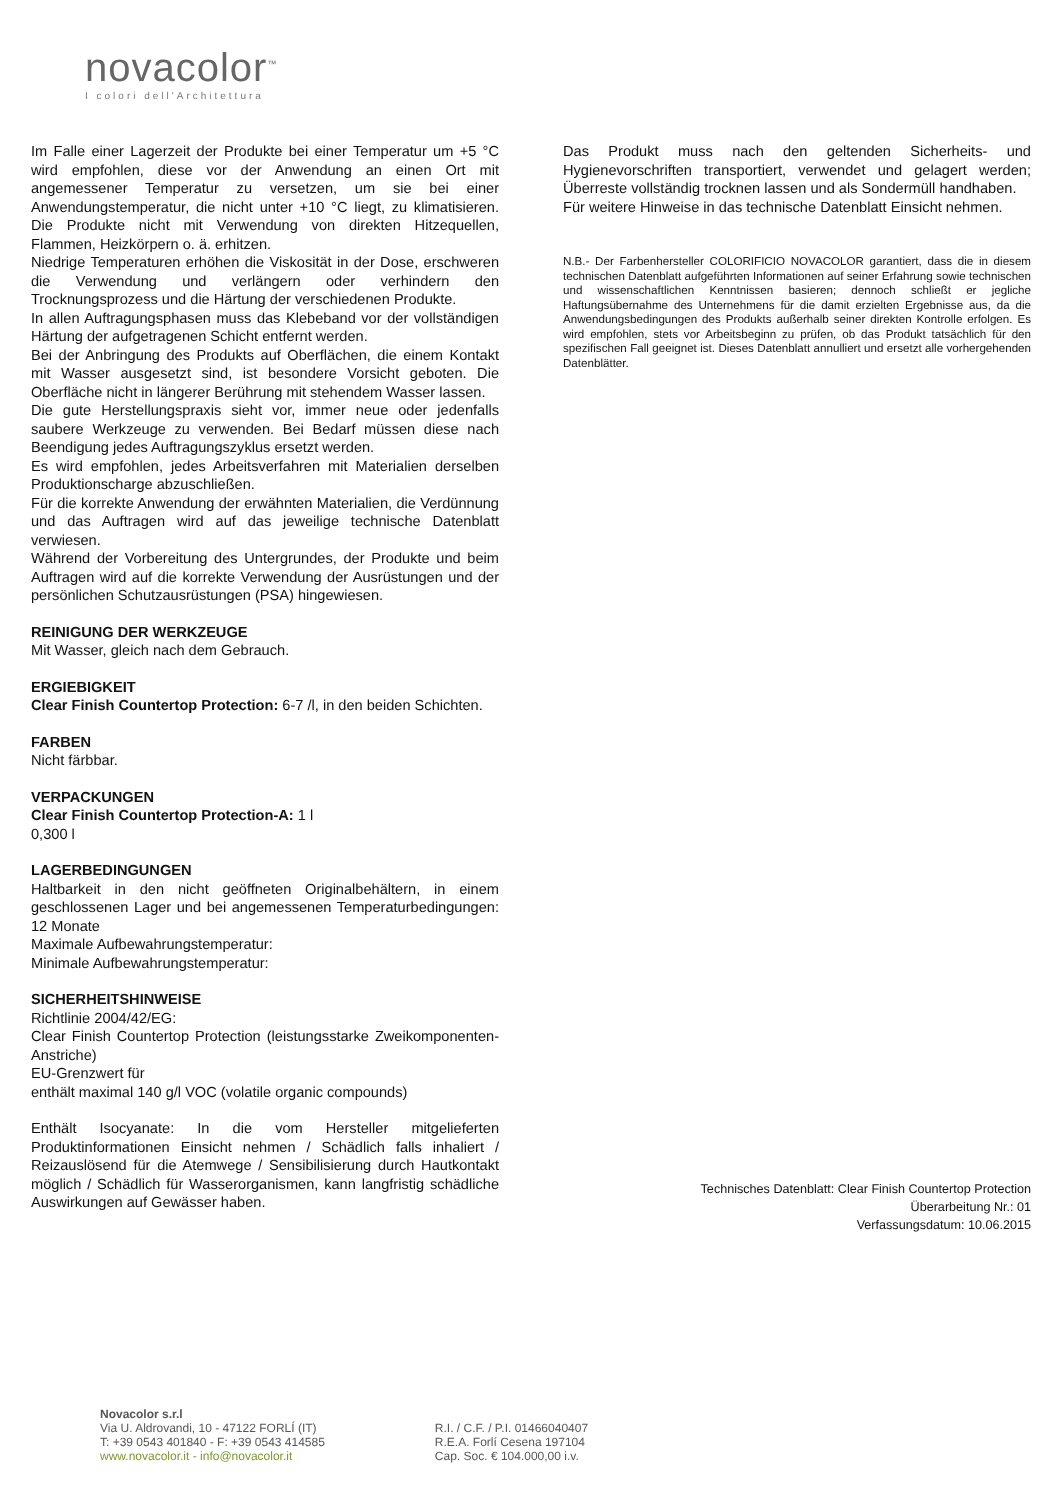novacolor<sup>™</sup>
I colori dell'Architettura
Im Falle einer Lagerzeit der Produkte bei einer Temperatur um +5 °C wird empfohlen, diese vor der Anwendung an einen Ort mit angemessener Temperatur zu versetzen, um sie bei einer Anwendungstemperatur, die nicht unter +10 °C liegt, zu klimatisieren. Die Produkte nicht mit Verwendung von direkten Hitzequellen, Flammen, Heizkörpern o. ä. erhitzen.
Niedrige Temperaturen erhöhen die Viskosität in der Dose, erschweren die Verwendung und verlängern oder verhindern den Trocknungsprozess und die Härtung der verschiedenen Produkte.
In allen Auftragungsphasen muss das Klebeband vor der vollständigen Härtung der aufgetragenen Schicht entfernt werden.
Bei der Anbringung des Produkts auf Oberflächen, die einem Kontakt mit Wasser ausgesetzt sind, ist besondere Vorsicht geboten. Die Oberfläche nicht in längerer Berührung mit stehendem Wasser lassen.
Die gute Herstellungspraxis sieht vor, immer neue oder jedenfalls saubere Werkzeuge zu verwenden. Bei Bedarf müssen diese nach Beendigung jedes Auftragungszyklus ersetzt werden.
Es wird empfohlen, jedes Arbeitsverfahren mit Materialien derselben Produktionscharge abzuschließen.
Für die korrekte Anwendung der erwähnten Materialien, die Verdünnung und das Auftragen wird auf das jeweilige technische Datenblatt verwiesen.
Während der Vorbereitung des Untergrundes, der Produkte und beim Auftragen wird auf die korrekte Verwendung der Ausrüstungen und der persönlichen Schutzausrüstungen (PSA) hingewiesen.
REINIGUNG DER WERKZEUGE
Mit Wasser, gleich nach dem Gebrauch.
ERGIEBIGKEIT
Clear Finish Countertop Protection: 6-7 /l, in den beiden Schichten.
FARBEN
Nicht färbbar.
VERPACKUNGEN
Clear Finish Countertop Protection-A: 1 l
0,300 l
LAGERBEDINGUNGEN
Haltbarkeit in den nicht geöffneten Originalbehältern, in einem geschlossenen Lager und bei angemessenen Temperaturbedingungen: 12 Monate
Maximale Aufbewahrungstemperatur:
Minimale Aufbewahrungstemperatur:
SICHERHEITSHINWEISE
Richtlinie 2004/42/EG:
Clear Finish Countertop Protection (leistungsstarke Zweikomponenten-Anstriche)
EU-Grenzwert für
enthält maximal 140 g/l VOC (volatile organic compounds)
Enthält Isocyanate: In die vom Hersteller mitgelieferten Produktinformationen Einsicht nehmen / Schädlich falls inhaliert / Reizauslösend für die Atemwege / Sensibilisierung durch Hautkontakt möglich / Schädlich für Wasserorganismen, kann langfristig schädliche Auswirkungen auf Gewässer haben.
Das Produkt muss nach den geltenden Sicherheits- und Hygienevorschriften transportiert, verwendet und gelagert werden; Überreste vollständig trocknen lassen und als Sondermüll handhaben.
Für weitere Hinweise in das technische Datenblatt Einsicht nehmen.
N.B.- Der Farbenhersteller COLORIFICIO NOVACOLOR garantiert, dass die in diesem technischen Datenblatt aufgeführten Informationen auf seiner Erfahrung sowie technischen und wissenschaftlichen Kenntnissen basieren; dennoch schließt er jegliche Haftungsübernahme des Unternehmens für die damit erzielten Ergebnisse aus, da die Anwendungsbedingungen des Produkts außerhalb seiner direkten Kontrolle erfolgen. Es wird empfohlen, stets vor Arbeitsbeginn zu prüfen, ob das Produkt tatsächlich für den spezifischen Fall geeignet ist. Dieses Datenblatt annulliert und ersetzt alle vorhergehenden Datenblätter.
Technisches Datenblatt: Clear Finish Countertop Protection
Überarbeitung Nr.: 01
Verfassungsdatum: 10.06.2015
Novacolor s.r.l
Via U. Aldrovandi, 10 - 47122 FORLÍ (IT)
T: +39 0543 401840 - F: +39 0543 414585
www.novacolor.it - info@novacolor.it
R.I. / C.F. / P.I. 01466040407
R.E.A. Forlí Cesena 197104
Cap. Soc. € 104.000,00 i.v.